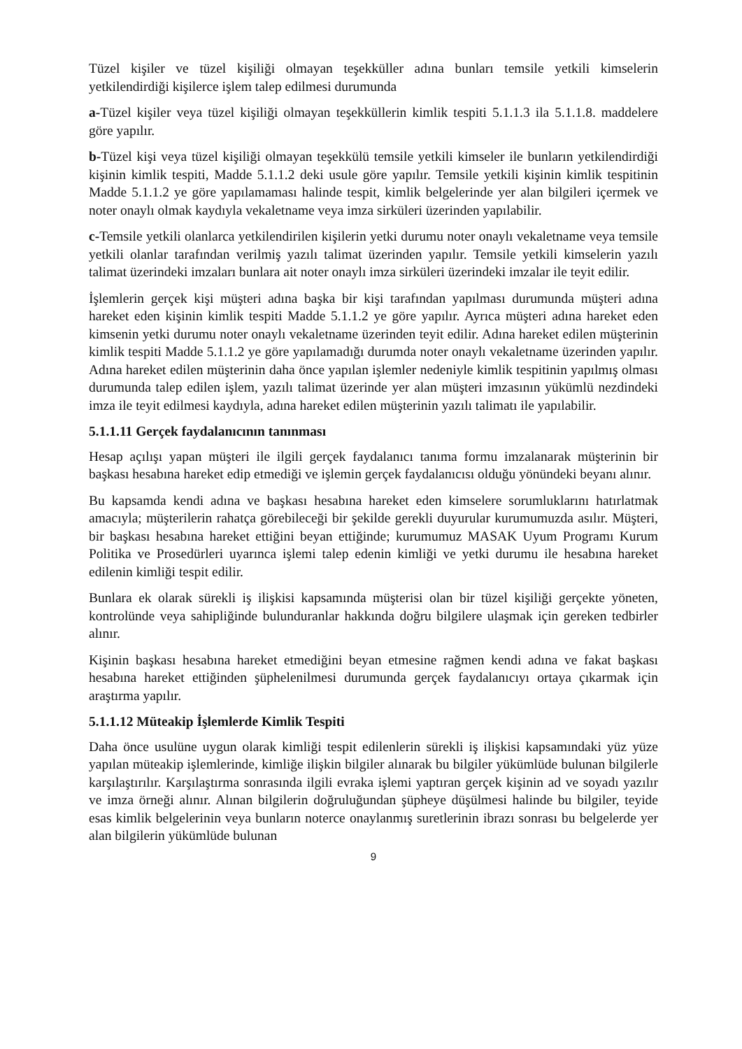Tüzel kişiler ve tüzel kişiliği olmayan teşekküller adına bunları temsile yetkili kimselerin yetkilendirdiği kişilerce işlem talep edilmesi durumunda
a-Tüzel kişiler veya tüzel kişiliği olmayan teşekküllerin kimlik tespiti 5.1.1.3 ila 5.1.1.8. maddelere göre yapılır.
b-Tüzel kişi veya tüzel kişiliği olmayan teşekkülü temsile yetkili kimseler ile bunların yetkilendirdiği kişinin kimlik tespiti, Madde 5.1.1.2 deki usule göre yapılır. Temsile yetkili kişinin kimlik tespitinin Madde 5.1.1.2 ye göre yapılamaması halinde tespit, kimlik belgelerinde yer alan bilgileri içermek ve noter onaylı olmak kaydıyla vekaletname veya imza sirküleri üzerinden yapılabilir.
c-Temsile yetkili olanlarca yetkilendirilen kişilerin yetki durumu noter onaylı vekaletname veya temsile yetkili olanlar tarafından verilmiş yazılı talimat üzerinden yapılır. Temsile yetkili kimselerin yazılı talimat üzerindeki imzaları bunlara ait noter onaylı imza sirküleri üzerindeki imzalar ile teyit edilir.
İşlemlerin gerçek kişi müşteri adına başka bir kişi tarafından yapılması durumunda müşteri adına hareket eden kişinin kimlik tespiti Madde 5.1.1.2 ye göre yapılır. Ayrıca müşteri adına hareket eden kimsenin yetki durumu noter onaylı vekaletname üzerinden teyit edilir. Adına hareket edilen müşterinin kimlik tespiti Madde 5.1.1.2 ye göre yapılamadığı durumda noter onaylı vekaletname üzerinden yapılır. Adına hareket edilen müşterinin daha önce yapılan işlemler nedeniyle kimlik tespitinin yapılmış olması durumunda talep edilen işlem, yazılı talimat üzerinde yer alan müşteri imzasının yükümlü nezdindeki imza ile teyit edilmesi kaydıyla, adına hareket edilen müşterinin yazılı talimatı ile yapılabilir.
5.1.1.11 Gerçek faydalanıcının tanınması
Hesap açılışı yapan müşteri ile ilgili gerçek faydalanıcı tanıma formu imzalanarak müşterinin bir başkası hesabına hareket edip etmediği ve işlemin gerçek faydalanıcısı olduğu yönündeki beyanı alınır.
Bu kapsamda kendi adına ve başkası hesabına hareket eden kimselere sorumluklarını hatırlatmak amacıyla; müşterilerin rahatça görebileceği bir şekilde gerekli duyurular kurumumuzda asılır. Müşteri, bir başkası hesabına hareket ettiğini beyan ettiğinde; kurumumuz MASAK Uyum Programı Kurum Politika ve Prosedürleri uyarınca işlemi talep edenin kimliği ve yetki durumu ile hesabına hareket edilenin kimliği tespit edilir.
Bunlara ek olarak sürekli iş ilişkisi kapsamında müşterisi olan bir tüzel kişiliği gerçekte yöneten, kontrolünde veya sahipliğinde bulunduranlar hakkında doğru bilgilere ulaşmak için gereken tedbirler alınır.
Kişinin başkası hesabına hareket etmediğini beyan etmesine rağmen kendi adına ve fakat başkası hesabına hareket ettiğinden şüphelenilmesi durumunda gerçek faydalanıcıyı ortaya çıkarmak için araştırma yapılır.
5.1.1.12 Müteakip İşlemlerde Kimlik Tespiti
Daha önce usulüne uygun olarak kimliği tespit edilenlerin sürekli iş ilişkisi kapsamındaki yüz yüze yapılan müteakip işlemlerinde, kimliğe ilişkin bilgiler alınarak bu bilgiler yükümlüde bulunan bilgilerle karşılaştırılır. Karşılaştırma sonrasında ilgili evraka işlemi yaptıran gerçek kişinin ad ve soyadı yazılır ve imza örneği alınır. Alınan bilgilerin doğruluğundan şüpheye düşülmesi halinde bu bilgiler, teyide esas kimlik belgelerinin veya bunların noterce onaylanmış suretlerinin ibrazı sonrası bu belgelerde yer alan bilgilerin yükümlüde bulunan
9